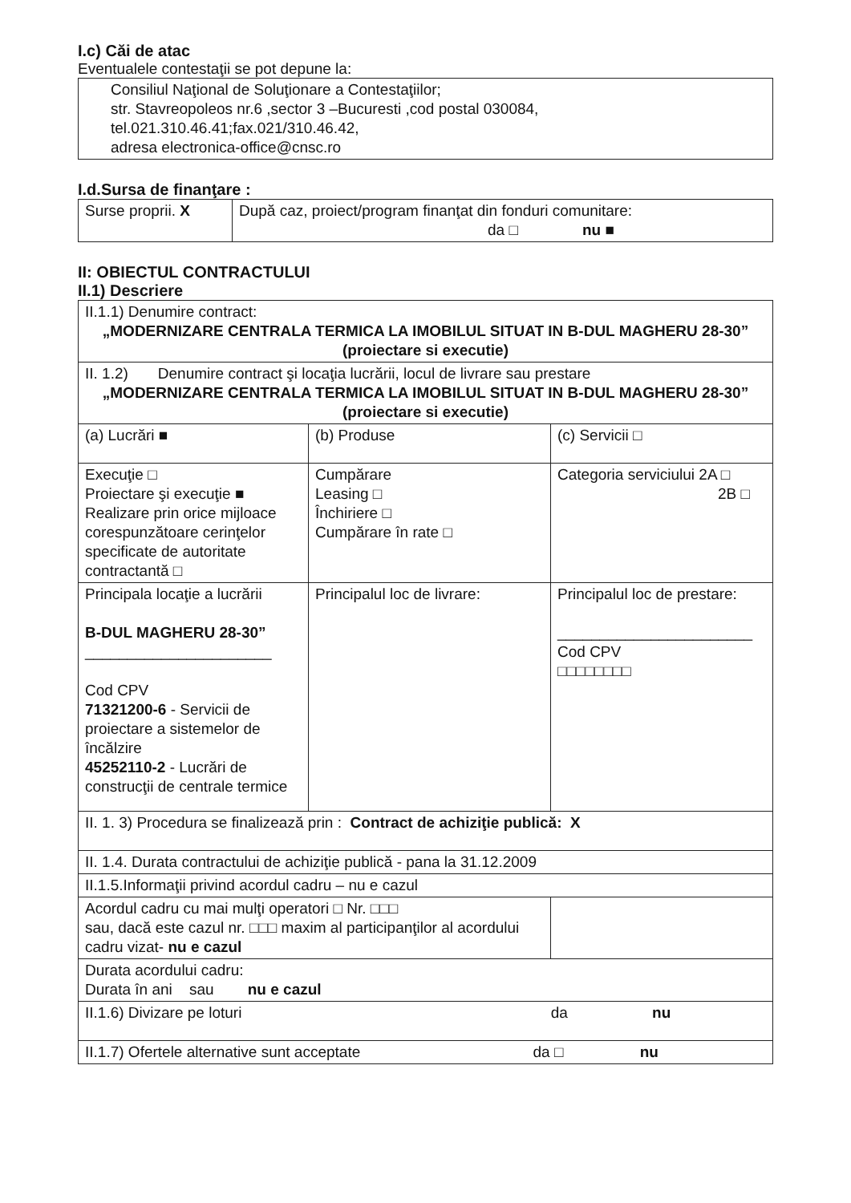I.c) Căi de atac
Eventualele contestaţii se pot depune la:
Consiliul Naţional de Soluţionare a Contestaţiilor;
str. Stavreopoleos nr.6 ,sector 3 –Bucuresti ,cod postal 030084,
tel.021.310.46.41;fax.021/310.46.42,
adresa electronica-office@cnsc.ro
I.d.Sursa de finanţare :
| Surse proprii. X | După caz, proiect/program finanţat din fonduri comunitare: da □ nu ■ |
II: OBIECTUL CONTRACTULUI
II.1) Descriere
| II.1.1) Denumire contract: „MODERNIZARE CENTRALA TERMICA LA IMOBILUL SITUAT IN B-DUL MAGHERU 28-30” (proiectare si executie) | | |
| II. 1.2) Denumire contract şi locaţia lucrării, locul de livrare sau prestare „MODERNIZARE CENTRALA TERMICA LA IMOBILUL SITUAT IN B-DUL MAGHERU 28-30” (proiectare si executie) | | |
| (a) Lucrări ■ | (b) Produse | (c) Servicii □ |
| Execuţie □ Proiectare şi execuţie ■ Realizare prin orice mijloace corespunzătoare cerinţelor specificate de autoritate contractantă □ | Cumpărare Leasing □ Închiriere □ Cumpărare în rate □ | Categoria serviciului 2A □ 2B □ |
| Principala locaţie a lucrării B-DUL MAGHERU 28-30” ______________________ Cod CPV 71321200-6 - Servicii de proiectare a sistemelor de încălzire 45252110-2 - Lucrări de construcţii de centrale termice | Principalul loc de livrare: | Principalul loc de prestare: _______________________ Cod CPV □□□□□□□□ |
| II. 1. 3) Procedura se finalizează prin : Contract de achiziţie publică: X | | |
| II. 1.4. Durata contractului de achiziţie publică - pana la 31.12.2009 | | |
| II.1.5.Informaţii privind acordul cadru – nu e cazul | | |
| Acordul cadru cu mai mulţi operatori □ Nr. □□□ sau, dacă este cazul nr. □□□ maxim al participanţilor al acordului cadru vizat- nu e cazul | | |
| Durata acordului cadru: Durata în ani sau nu e cazul | | |
| II.1.6) Divizare pe loturi da nu | | |
| II.1.7) Ofertele alternative sunt acceptate da □ nu | | |